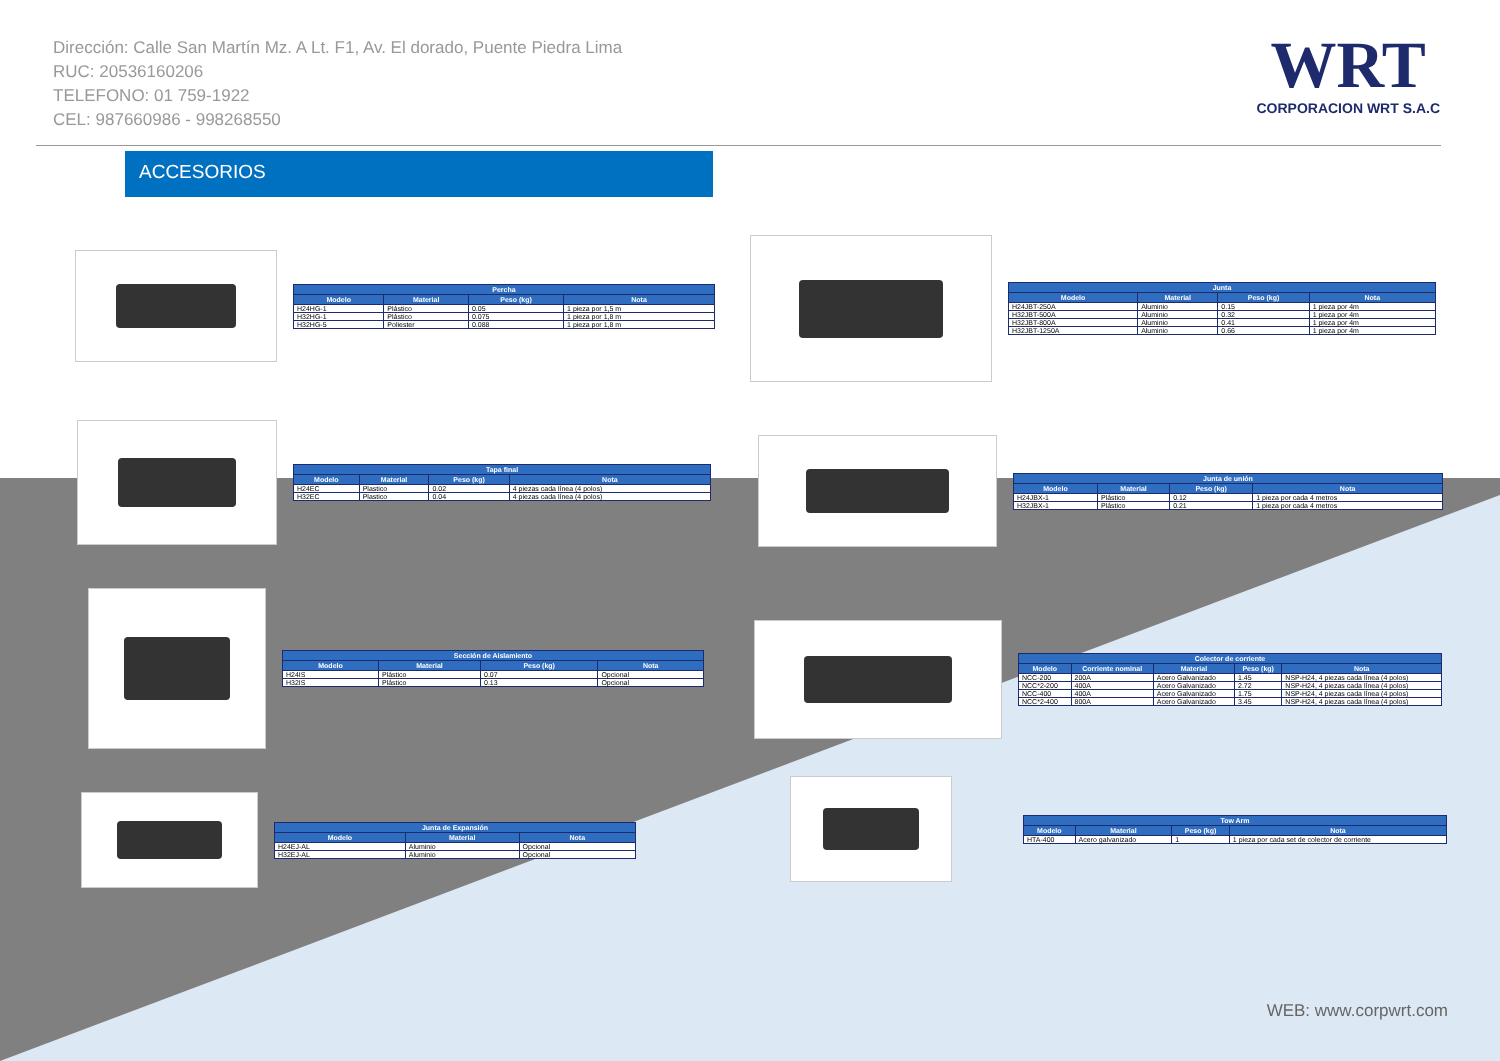Dirección: Calle San Martín Mz. A Lt. F1, Av. El dorado, Puente Piedra Lima
RUC: 20536160206
TELEFONO: 01 759-1922
CEL: 987660986 - 998268550
WRT
CORPORACION WRT S.A.C
ACCESORIOS
| Percha | | | |
| --- | --- | --- | --- |
| Modelo | Material | Peso (kg) | Nota |
| H24HG-1 | Plástico | 0.05 | 1 pieza por 1,5 m |
| H32HG-1 | Plástico | 0.075 | 1 pieza por 1,8 m |
| H32HG-5 | Poliester | 0.088 | 1 pieza por 1,8 m |
| Junta | | | |
| --- | --- | --- | --- |
| Modelo | Material | Peso (kg) | Nota |
| H24JBT-250A | Aluminio | 0.15 | 1 pieza por 4m |
| H32JBT-500A | Aluminio | 0.32 | 1 pieza por 4m |
| H32JBT-800A | Aluminio | 0.41 | 1 pieza por 4m |
| H32JBT-1250A | Aluminio | 0.66 | 1 pieza por 4m |
| Tapa final | | | |
| --- | --- | --- | --- |
| Modelo | Material | Peso (kg) | Nota |
| H24EC | Plastico | 0.02 | 4 piezas cada línea (4 polos) |
| H32EC | Plastico | 0.04 | 4 piezas cada línea (4 polos) |
| Junta de unión | | | |
| --- | --- | --- | --- |
| Modelo | Material | Peso (kg) | Nota |
| H24JBX-1 | Plástico | 0.12 | 1 pieza por cada 4 metros |
| H32JBX-1 | Plástico | 0.21 | 1 pieza por cada 4 metros |
| Sección de Aislamiento | | | |
| --- | --- | --- | --- |
| Modelo | Material | Peso (kg) | Nota |
| H24IS | Plástico | 0.07 | Opcional |
| H32IS | Plástico | 0.13 | Opcional |
| Colector de corriente | | | | |
| --- | --- | --- | --- | --- |
| Modelo | Corriente nominal | Material | Peso (kg) | Nota |
| NCC-200 | 200A | Acero Galvanizado | 1.45 | NSP-H24, 4 piezas cada línea (4 polos) |
| NCC*2-200 | 400A | Acero Galvanizado | 2.72 | NSP-H24, 4 piezas cada línea (4 polos) |
| NCC-400 | 400A | Acero Galvanizado | 1.75 | NSP-H24, 4 piezas cada línea (4 polos) |
| NCC*2-400 | 800A | Acero Galvanizado | 3.45 | NSP-H24, 4 piezas cada línea (4 polos) |
| Junta de Expansión | | |
| --- | --- | --- |
| Modelo | Material | Nota |
| H24EJ-AL | Aluminio | Opcional |
| H32EJ-AL | Aluminio | Opcional |
| Tow Arm | | | |
| --- | --- | --- | --- |
| Modelo | Material | Peso (kg) | Nota |
| HTA-400 | Acero galvanizado | 1 | 1 pieza por cada set de colector de corriente |
WEB: www.corpwrt.com